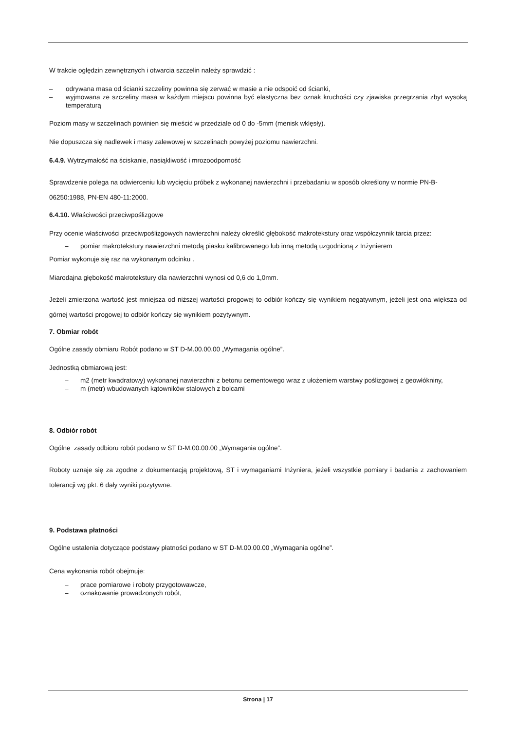W trakcie oględzin zewnętrznych i otwarcia szczelin należy sprawdzić :
– odrywana masa od ścianki szczeliny powinna się zerwać w masie a nie odspoić od ścianki,
– wyjmowana ze szczeliny masa w każdym miejscu powinna być elastyczna bez oznak kruchości czy zjawiska przegrzania zbyt wysoką temperaturą
Poziom masy w szczelinach powinien się mieścić w przedziale od 0 do -5mm (menisk wklęsły).
Nie dopuszcza się nadlewek i masy zalewowej w szczelinach powyżej poziomu nawierzchni.
6.4.9. Wytrzymałość na ściskanie, nasiąkliwość i mrozoodporność
Sprawdzenie polega na odwierceniu lub wycięciu próbek z wykonanej nawierzchni i przebadaniu w sposób określony w normie PN-B-06250:1988, PN-EN 480-11:2000.
6.4.10. Właściwości przeciwpoślizgowe
Przy ocenie właściwości przeciwpoślizgowych nawierzchni należy określić głębokość makrotekstury oraz współczynnik tarcia przez:
– pomiar makrotekstury nawierzchni metodą piasku kalibrowanego lub inną metodą uzgodnioną z Inżynierem
Pomiar wykonuje się raz na wykonanym odcinku .
Miarodajna głębokość makrotekstury dla nawierzchni wynosi od 0,6 do 1,0mm.
Jeżeli zmierzona wartość jest mniejsza od niższej wartości progowej to odbiór kończy się wynikiem negatywnym, jeżeli jest ona większa od górnej wartości progowej to odbiór kończy się wynikiem pozytywnym.
7. Obmiar robót
Ogólne zasady obmiaru Robót podano w ST D-M.00.00.00 „Wymagania ogólne”.
Jednostką obmiarową jest:
– m2 (metr kwadratowy) wykonanej nawierzchni z betonu cementowego wraz z ułożeniem warstwy poślizgowej z geowłókniny,
– m (metr) wbudowanych kątowników stalowych z bolcami
8. Odbiór robót
Ogólne zasady odbioru robót podano w ST D-M.00.00.00 „Wymagania ogólne”.
Roboty uznaje się za zgodne z dokumentacją projektową, ST i wymaganiami Inżyniera, jeżeli wszystkie pomiary i badania z zachowaniem tolerancji wg pkt. 6 dały wyniki pozytywne.
9. Podstawa płatności
Ogólne ustalenia dotyczące podstawy płatności podano w ST D-M.00.00.00 „Wymagania ogólne”.
Cena wykonania robót obejmuje:
– prace pomiarowe i roboty przygotowawcze,
– oznakowanie prowadzonych robót,
Strona | 17